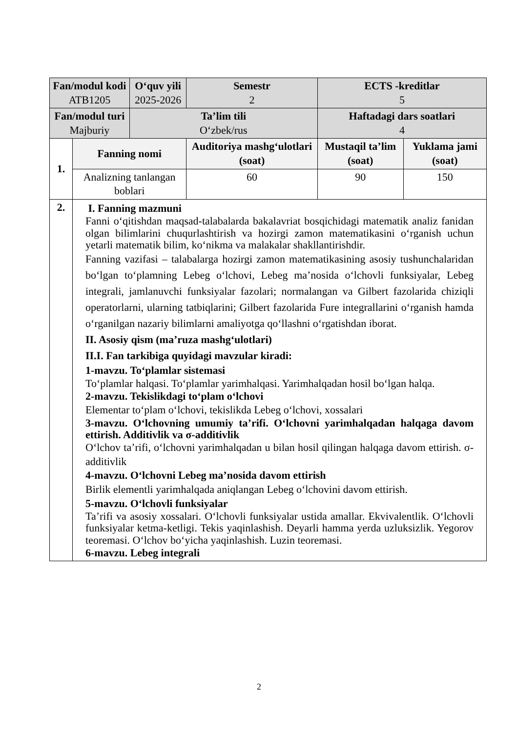| Fan/modul kodi ATB1205 | | O‘quv yili 2025-2026 | Semestr 2 | ECTS -kreditlar 5 | |
| Fan/modul turi Majburiy | | Ta’lim tili O‘zbek/rus | | Haftadagi dars soatlari 4 | |
| 1. | Fanning nomi | | Auditoriya mashg‘ulotlari (soat) | Mustaqil ta’lim (soat) | Yuklama jami (soat) |
| | Analizning tanlangan boblari | | 60 | 90 | 150 |
| 2. | I. Fanning mazmuni Fanni o‘qitishdan maqsad-talabalarda bakalavriat bosqichidagi matematik analiz fanidan olgan bilimlarini chuqurlashtirish va hozirgi zamon matematikasini o‘rganish uchun yetarli matematik bilim, ko‘nikma va malakalar shakllantirishdir. Fanning vazifasi – talabalarga hozirgi zamon matematikasining asosiy tushunchalaridan bo‘lgan to‘plamning Lebeg o‘lchovi, Lebeg ma’nosida o‘lchovli funksiyalar, Lebeg integrali, jamlanuvchi funksiyalar fazolari; normalangan va Gilbert fazolarida chiziqli operatorlarni, ularning tatbiqlarini; Gilbert fazolarida Fure integrallarini o‘rganish hamda o‘rganilgan nazariy bilimlarni amaliyotga qo‘llashni o‘rgatishdan iborat. II. Asosiy qism (ma’ruza mashg‘ulotlari) II.I. Fan tarkibiga quyidagi mavzular kiradi: 1-mavzu. To‘plamlar sistemasi To‘plamlar halqasi. To‘plamlar yarimhalqasi. Yarimhalqadan hosil bo‘lgan halqa. 2-mavzu. Tekislikdagi to‘plam o‘lchovi Elementar to‘plam o‘lchovi, tekislikda Lebeg o‘lchovi, xossalari 3-mavzu. O‘lchovning umumiy ta’rifi. O‘lchovni yarimhalqadan halqaga davom ettirish. Additivlik va σ-additivlik O‘lchov ta’rifi, o‘lchovni yarimhalqadan u bilan hosil qilingan halqaga davom ettirish. σ-additivlik 4-mavzu. O‘lchovni Lebeg ma’nosida davom ettirish Birlik elementli yarimhalqada aniqlangan Lebeg o‘lchovini davom ettirish. 5-mavzu. O‘lchovli funksiyalar Ta’rifi va asosiy xossalari. O‘lchovli funksiyalar ustida amallar. Ekvivalentlik. O‘lchovli funksiyalar ketma-ketligi. Tekis yaqinlashish. Deyarli hamma yerda uzluksizlik. Yegorov teoremasi. O‘lchov bo‘yicha yaqinlashish. Luzin teoremasi. 6-mavzu. Lebeg integrali | | | | |
2